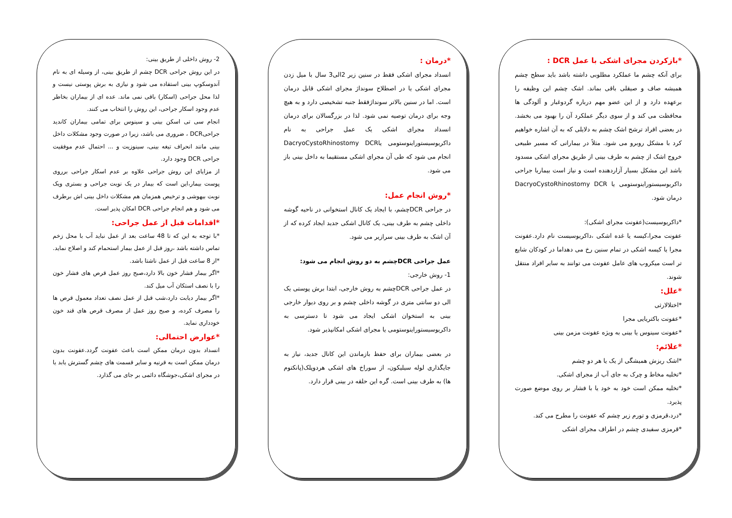*بازکردن مجرای اشکی با عمل DCR :
برای آنکه چشم ما عملکرد مطلوبی داشته باشد باید سطح چشم همیشه صاف و صیقلی باقی بماند. اشک چشم این وظیفه را برعهده دارد و از این عضو مهم درباره گردوغبار و آلودگی ها محافظت می کند و از سوی دیگر عملکرد آن را بهبود می بخشد. در بعضی افراد ترشح اشک چشم به دلایلی که به آن اشاره خواهیم کرد با مشکل روبرو می شود. مثلاً در بیمارانی که مسیر طبیعی خروج اشک از چشم به طرف بینی از طریق مجرای اشکی مسدود باشد این مشکل بسیار آزاردهنده است و نیاز است بیماربا جراحی داکریوسیستوراینوستومی یا DacryoCystoRhinostomy DCR درمان شود.
*داکریوسیست(عفونت مجرای اشکی):
عفونت مجرا،کیسه یا غده اشکی ،داکریوسیست نام دارد.عفونت مجرا یا کیسه اشکی در تمام سنین رخ می دهداما در کودکان شایع تر است میکروب های عامل عفونت می توانند به سایر افراد منتقل شوند.
*علل:
*اختلالارثی
*عفونت باکتریایی مجرا
*عفونت سینوس یا بینی به ویژه عفونت مزمن بینی
*علائم:
*اشک ریزش همیشگی از یک یا هر دو چشم
*تخلیه مخاط و چرک به جای آب از مجرای اشکی.
*تخلیه ممکن است خود به خود یا با فشار بر روی موضع صورت پذیرد.
*درد،قرمزی و تورم زیر چشم که عفونت را مطرح می کند.
*قرمزی سفیدی چشم در اطراف مجرای اشکی
*درمان :
انسداد مجرای اشکی فقط در سنین زیر 2الی3 سال با میل زدن مجرای اشکی یا در اصطلاح سونداژ مجرای اشکی قابل درمان است. اما در سنین بالاتر سونداژفقط جنبه تشخیصی دارد و به هیچ وجه برای درمان توصیه نمی شود. لذا در بزرگسالان برای درمان انسداد مجرای اشکی یک عمل جراحی به نام داکریوسیستوراینوستومی یاDacryoCystoRhinostomy DCR انجام می شود که طی آن مجرای اشکی مستقیما به داخل بینی باز می شود.
*روش انجام عمل:
در جراحی DCRچشم، با ایجاد یک کانال استخوانی در ناحیه گوشه داخلی چشم به طرف بینی، یک کانال اشکی جدید ایجاد کرده که از آن اشک به طرف بینی سرازیر می شود.
عمل جراحی DCRچشم به دو روش انجام می شود:
1- روش خارجی:
در عمل جراحی DCRچشم به روش خارجی، ابتدا برش پوستی یک الی دو سانتی متری در گوشه داخلی چشم و بر روی دیوار خارجی بینی به استخوان اشکی ایجاد می شود تا دسترسی به داکریوسیستوراینوستومی یا مجرای اشکی امکانپذیر شود.
در بعضی بیماران برای حفظ بازماندن این کانال جدید، نیاز به جایگذاری لوله سیلیکون، از سوراخ های اشکی هردوپلک(پانکتوم ها) به طرف بینی است. گره این حلقه در بینی قرار دارد.
2- روش داخلی از طریق بینی:
در این روش جراحی DCR چشم از طریق بینی، از وسیله ای به نام آندوسکوپ بینی استفاده می شود و نیازی به برش پوستی نیست و لذا محل جراحی (اسکار) باقی نمی ماند. عده ای از بیماران بخاطر عدم وجود اسکار جراحی، این روش را انتخاب می کنند.
انجام سی تی اسکن بینی و سینوس برای تمامی بیماران کاندید جراحیDCR ، ضروری می باشد، زیرا در صورت وجود مشکلات داخل بینی مانند انحراف تیغه بینی، سینوزیت و ... احتمال عدم موفقیت جراحی DCR وجود دارد.
از مزایای این روش جراحی علاوه بر عدم اسکار جراحی برروی پوست بیمار،این است که بیمار در یک نوبت جراحی و بستری ویک نوبت بیهوشی و ترخیص همزمان هم مشکلات داخل بینی اش برطرف می شود و هم انجام جراحی DCR امکان پذیر است.
*اقدامات قبل از عمل جراحی:
*با توجه به این که تا 48 ساعت بعد از عمل نباید آب با محل زخم تماس داشته باشد ،روز قبل از عمل بیمار استحمام کند و اصلاح نماید.
*از 8 ساعت قبل از عمل ناشتا باشد.
*اگر بیمار فشار خون بالا دارد،صبح روز عمل قرص های فشار خون را با نصف استکان آب میل کند.
*اگر بیمار دیابت دارد،شب قبل از عمل نصف تعداد معمول قرص ها را مصرف کرده، و صبح روز عمل از مصرف قرص های قند خون خودداری نماید.
*عوارض احتمالی:
انسداد بدون درمان ممکن است باعث عفونت گردد.عفونت بدون درمان ممکن است به قرنیه و سایر قسمت های چشم گسترش یابد یا در مجرای اشکی،جوشگاه دائمی بر جای می گذارد.